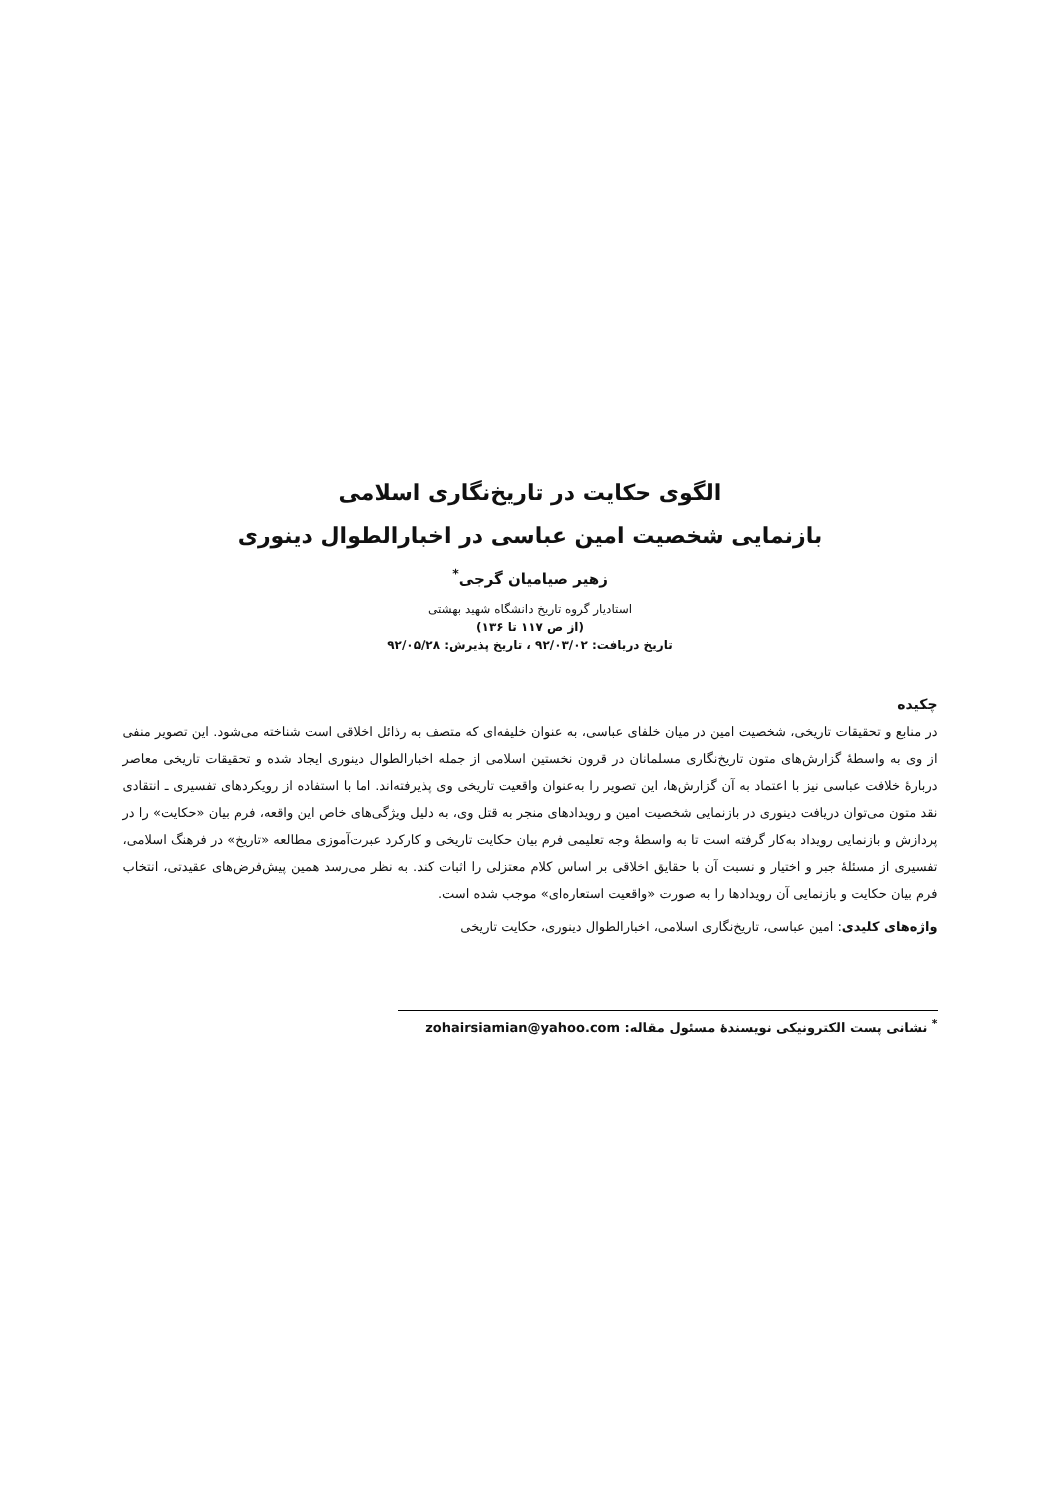الگوی حکایت در تاریخ‌نگاری اسلامی
بازنمایی شخصیت امین عباسی در اخبارالطوال دینوری
زهیر صیامیان گرجی<sup>*</sup>
استادیار گروه تاریخ دانشگاه شهید بهشتی
(از ص ۱۱۷ تا ۱۳۶)
تاریخ دریافت: ۹۲/۰۳/۰۲ ، تاریخ پذیرش: ۹۲/۰۵/۲۸
چکیده
در منابع و تحقیقات تاریخی، شخصیت امین در میان خلفای عباسی، به عنوان خلیفه‌ای که متصف به رذائل اخلاقی است شناخته می‌شود. این تصویر منفی از وی به واسطهٔ گزارش‌های متون تاریخ‌نگاری مسلمانان در قرون نخستین اسلامی از جمله اخبارالطوال دینوری ایجاد شده و تحقیقات تاریخی معاصر دربارهٔ خلافت عباسی نیز با اعتماد به آن گزارش‌ها، این تصویر را به‌عنوان واقعیت تاریخی وی پذیرفته‌اند. اما با استفاده از رویکردهای تفسیری ـ انتقادی نقد متون می‌توان دریافت دینوری در بازنمایی شخصیت امین و رویدادهای منجر به قتل وی، به دلیل ویژگی‌های خاص این واقعه، فرم بیان «حکایت» را در پردازش و بازنمایی رویداد به‌کار گرفته است تا به واسطهٔ وجه تعلیمی فرم بیان حکایت تاریخی و کارکرد عبرت‌آموزی مطالعه «تاریخ» در فرهنگ اسلامی، تفسیری از مسئلهٔ جبر و اختیار و نسبت آن با حقایق اخلاقی بر اساس کلام معتزلی را اثبات کند. به نظر می‌رسد همین پیش‌فرض‌های عقیدتی، انتخاب فرم بیان حکایت و بازنمایی آن رویدادها را به صورت «واقعیت استعاره‌ای» موجب شده است.
واژه‌های کلیدی: امین عباسی، تاریخ‌نگاری اسلامی، اخبارالطوال دینوری، حکایت تاریخی
<sup>*</sup> نشانی پست الکترونیکی نویسندهٔ مسئول مقاله: zohairsiamian@yahoo.com